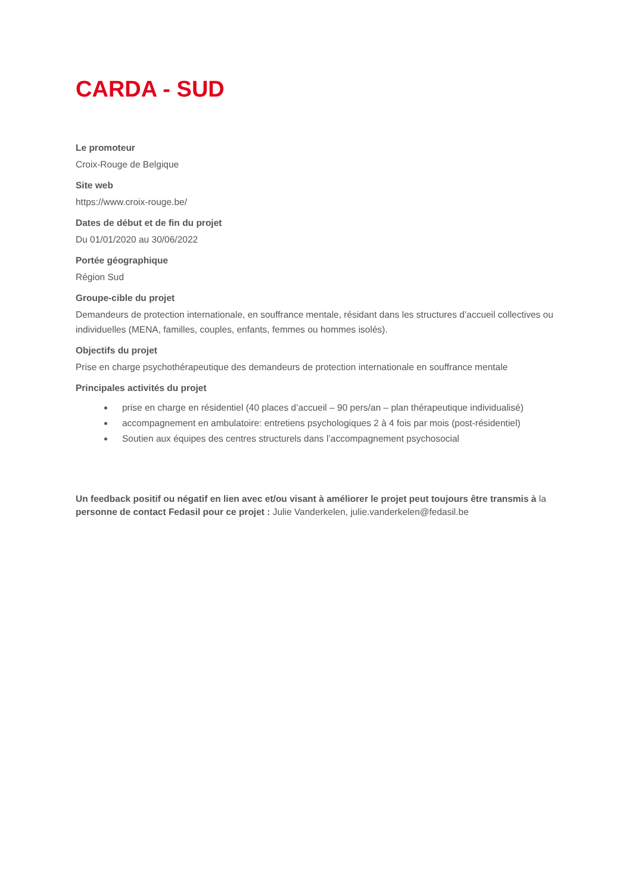CARDA - SUD
Le promoteur
Croix-Rouge de Belgique
Site web
https://www.croix-rouge.be/
Dates de début et de fin du projet
Du 01/01/2020 au 30/06/2022
Portée géographique
Région Sud
Groupe-cible du projet
Demandeurs de protection internationale, en souffrance mentale, résidant dans les structures d’accueil collectives ou individuelles (MENA, familles, couples, enfants, femmes ou hommes isolés).
Objectifs du projet
Prise en charge psychothérapeutique des demandeurs de protection internationale en souffrance mentale
Principales activités du projet
prise en charge en résidentiel (40 places d’accueil – 90 pers/an – plan thérapeutique individualisé)
accompagnement en ambulatoire: entretiens psychologiques 2 à 4 fois par mois (post-résidentiel)
Soutien aux équipes des centres structurels dans l’accompagnement psychosocial
Un feedback positif ou négatif en lien avec et/ou visant à améliorer le projet peut toujours être transmis à la personne de contact Fedasil pour ce projet : Julie Vanderkelen, julie.vanderkelen@fedasil.be